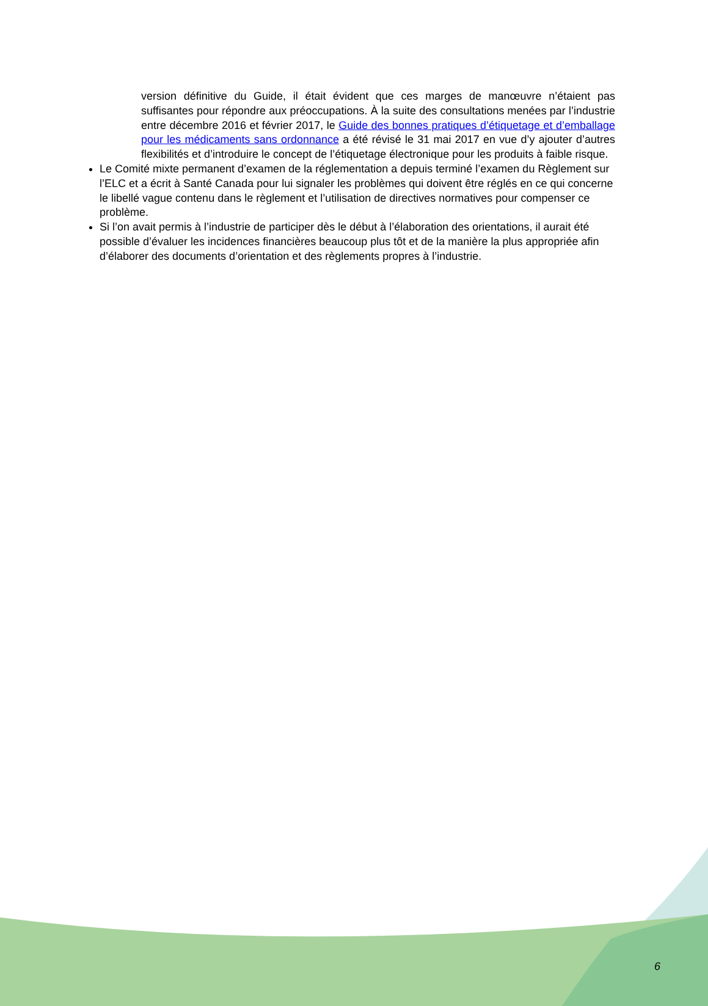version définitive du Guide, il était évident que ces marges de manœuvre n’étaient pas suffisantes pour répondre aux préoccupations. À la suite des consultations menées par l’industrie entre décembre 2016 et février 2017, le Guide des bonnes pratiques d’étiquetage et d’emballage pour les médicaments sans ordonnance a été révisé le 31 mai 2017 en vue d’y ajouter d’autres flexibilités et d’introduire le concept de l’étiquetage électronique pour les produits à faible risque.
Le Comité mixte permanent d’examen de la réglementation a depuis terminé l’examen du Règlement sur l’ELC et a écrit à Santé Canada pour lui signaler les problèmes qui doivent être réglés en ce qui concerne le libellé vague contenu dans le règlement et l’utilisation de directives normatives pour compenser ce problème.
Si l’on avait permis à l’industrie de participer dès le début à l’élaboration des orientations, il aurait été possible d’évaluer les incidences financières beaucoup plus tôt et de la manière la plus appropriée afin d’élaborer des documents d’orientation et des règlements propres à l’industrie.
6